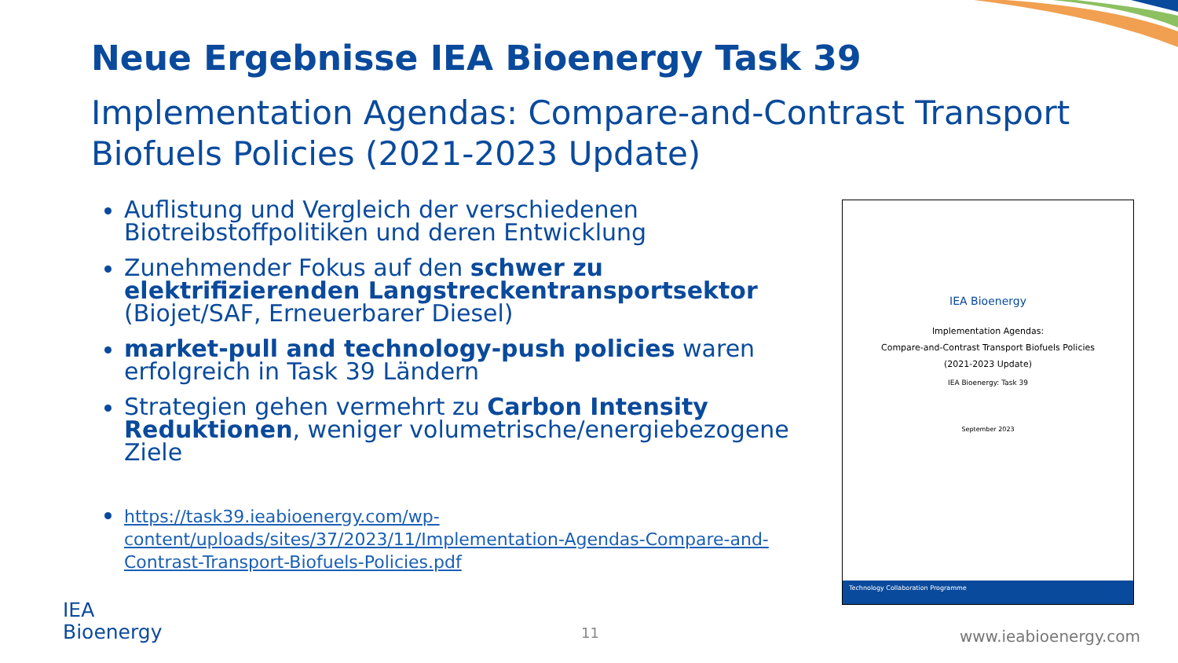Neue Ergebnisse IEA Bioenergy Task 39
Implementation Agendas: Compare-and-Contrast Transport Biofuels Policies (2021-2023 Update)
Auflistung und Vergleich der verschiedenen Biotreibstoffpolitiken und deren Entwicklung
Zunehmender Fokus auf den schwer zu elektrifizierenden Langstreckentransportsektor (Biojet/SAF, Erneuerbarer Diesel)
market-pull and technology-push policies waren erfolgreich in Task 39 Ländern
Strategien gehen vermehrt zu Carbon Intensity Reduktionen, weniger volumetrische/energiebezogene Ziele
https://task39.ieabioenergy.com/wp-content/uploads/sites/37/2023/11/Implementation-Agendas-Compare-and-Contrast-Transport-Biofuels-Policies.pdf
IEA Bioenergy
Implementation Agendas:
Compare-and-Contrast Transport Biofuels Policies
(2021-2023 Update)
IEA Bioenergy: Task 39
September 2023
Technology Collaboration Programme
IEA
Bioenergy
11 www.ieabioenergy.com